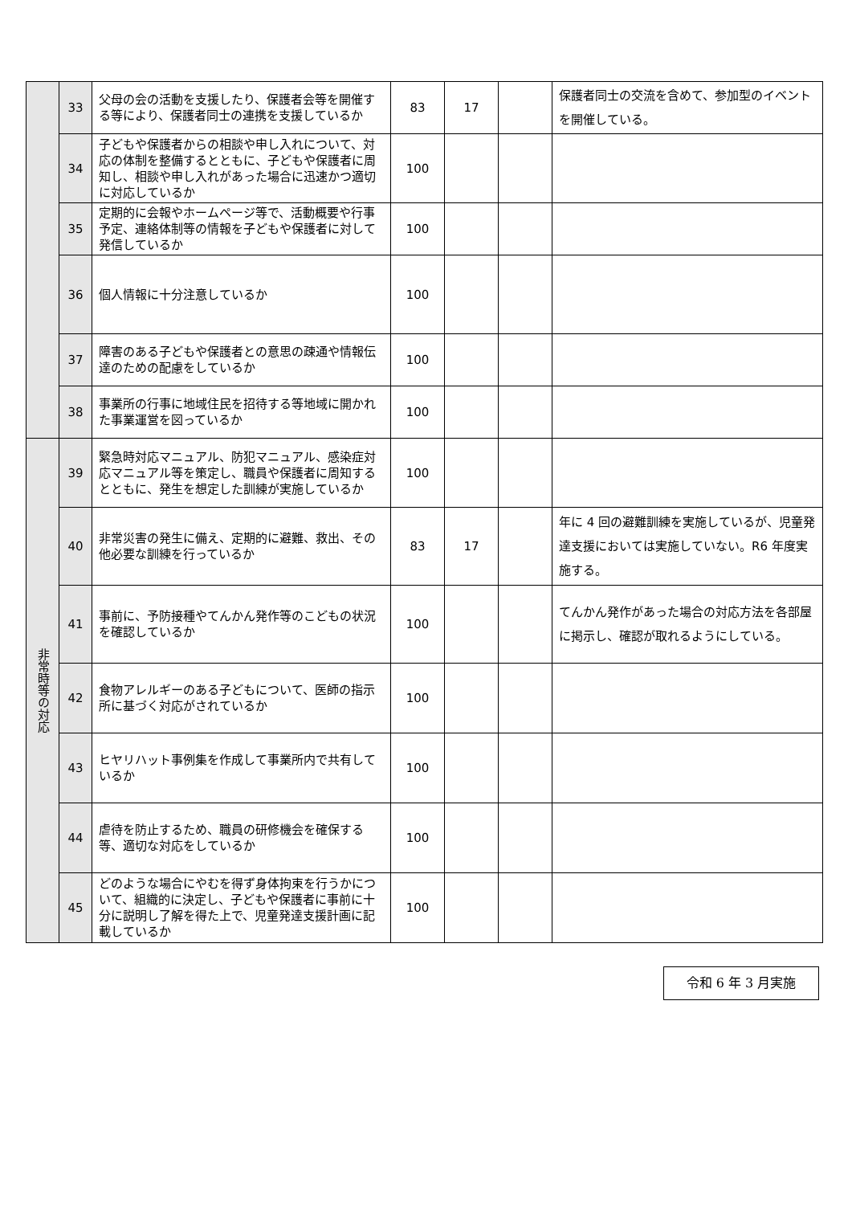| | 33 | 父母の会の活動を支援したり、保護者会等を開催する等により、保護者同士の連携を支援しているか | 83 | 17 | | 保護者同士の交流を含めて、参加型のイベントを開催している。 |
| | 34 | 子どもや保護者からの相談や申し入れについて、対応の体制を整備するとともに、子どもや保護者に周知し、相談や申し入れがあった場合に迅速かつ適切に対応しているか | 100 | | | |
| | 35 | 定期的に会報やホームページ等で、活動概要や行事予定、連絡体制等の情報を子どもや保護者に対して発信しているか | 100 | | | |
| | 36 | 個人情報に十分注意しているか | 100 | | | |
| | 37 | 障害のある子どもや保護者との意思の疎通や情報伝達のための配慮をしているか | 100 | | | |
| | 38 | 事業所の行事に地域住民を招待する等地域に開かれた事業運営を図っているか | 100 | | | |
| 非常時等の対応 | 39 | 緊急時対応マニュアル、防犯マニュアル、感染症対応マニュアル等を策定し、職員や保護者に周知するとともに、発生を想定した訓練が実施しているか | 100 | | | |
| | 40 | 非常災害の発生に備え、定期的に避難、救出、その他必要な訓練を行っているか | 83 | 17 | | 年に 4 回の避難訓練を実施しているが、児童発達支援においては実施していない。R6 年度実施する。 |
| | 41 | 事前に、予防接種やてんかん発作等のこどもの状況を確認しているか | 100 | | | てんかん発作があった場合の対応方法を各部屋に掲示し、確認が取れるようにしている。 |
| | 42 | 食物アレルギーのある子どもについて、医師の指示所に基づく対応がされているか | 100 | | | |
| | 43 | ヒヤリハット事例集を作成して事業所内で共有しているか | 100 | | | |
| | 44 | 虐待を防止するため、職員の研修機会を確保する等、適切な対応をしているか | 100 | | | |
| | 45 | どのような場合にやむを得ず身体拘束を行うかについて、組織的に決定し、子どもや保護者に事前に十分に説明し了解を得た上で、児童発達支援計画に記載しているか | 100 | | | |
令和 6 年 3 月実施